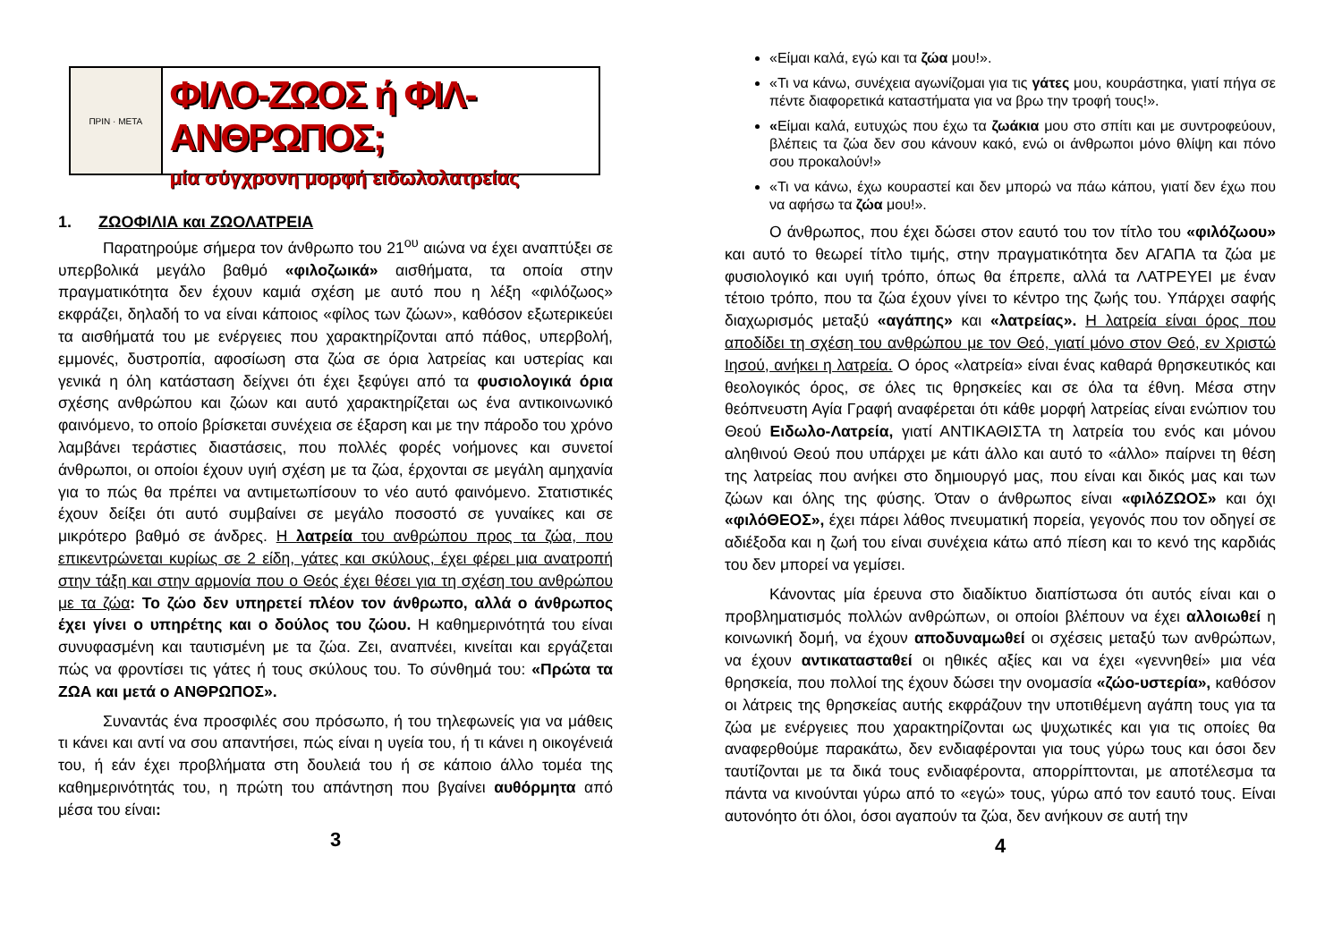ΠΡΙΝ · ΜΕΤΑ
ΦΙΛΟ-ΖΩΟΣ ή ΦΙΛ-ΑΝΘΡΩΠΟΣ;
μία σύγχρονη μορφή ειδωλολατρείας
1. ΖΩΟΦΙΛΙΑ και ΖΩΟΛΑΤΡΕΙΑ
Παρατηρούμε σήμερα τον άνθρωπο του 21<sup>ου</sup> αιώνα να έχει αναπτύξει σε υπερβολικά μεγάλο βαθμό «φιλοζωικά» αισθήματα, τα οποία στην πραγματικότητα δεν έχουν καμιά σχέση με αυτό που η λέξη «φιλόζωος» εκφράζει, δηλαδή το να είναι κάποιος «φίλος των ζώων», καθόσον εξωτερικεύει τα αισθήματά του με ενέργειες που χαρακτηρίζονται από πάθος, υπερβολή, εμμονές, δυστροπία, αφοσίωση στα ζώα σε όρια λατρείας και υστερίας και γενικά η όλη κατάσταση δείχνει ότι έχει ξεφύγει από τα φυσιολογικά όρια σχέσης ανθρώπου και ζώων και αυτό χαρακτηρίζεται ως ένα αντικοινωνικό φαινόμενο, το οποίο βρίσκεται συνέχεια σε έξαρση και με την πάροδο του χρόνο λαμβάνει τεράστιες διαστάσεις, που πολλές φορές νοήμονες και συνετοί άνθρωποι, οι οποίοι έχουν υγιή σχέση με τα ζώα, έρχονται σε μεγάλη αμηχανία για το πώς θα πρέπει να αντιμετωπίσουν το νέο αυτό φαινόμενο. Στατιστικές έχουν δείξει ότι αυτό συμβαίνει σε μεγάλο ποσοστό σε γυναίκες και σε μικρότερο βαθμό σε άνδρες. Η λατρεία του ανθρώπου προς τα ζώα, που επικεντρώνεται κυρίως σε 2 είδη, γάτες και σκύλους, έχει φέρει μια ανατροπή στην τάξη και στην αρμονία που ο Θεός έχει θέσει για τη σχέση του ανθρώπου με τα ζώα: Το ζώο δεν υπηρετεί πλέον τον άνθρωπο, αλλά ο άνθρωπος έχει γίνει ο υπηρέτης και ο δούλος του ζώου. Η καθημερινότητά του είναι συνυφασμένη και ταυτισμένη με τα ζώα. Ζει, αναπνέει, κινείται και εργάζεται πώς να φροντίσει τις γάτες ή τους σκύλους του. Το σύνθημά του: «Πρώτα τα ΖΩΑ και μετά ο ΑΝΘΡΩΠΟΣ».
Συναντάς ένα προσφιλές σου πρόσωπο, ή του τηλεφωνείς για να μάθεις τι κάνει και αντί να σου απαντήσει, πώς είναι η υγεία του, ή τι κάνει η οικογένειά του, ή εάν έχει προβλήματα στη δουλειά του ή σε κάποιο άλλο τομέα της καθημερινότητάς του, η πρώτη του απάντηση που βγαίνει αυθόρμητα από μέσα του είναι:
3
«Είμαι καλά, εγώ και τα ζώα μου!».
«Τι να κάνω, συνέχεια αγωνίζομαι για τις γάτες μου, κουράστηκα, γιατί πήγα σε πέντε διαφορετικά καταστήματα για να βρω την τροφή τους!».
«Είμαι καλά, ευτυχώς που έχω τα ζωάκια μου στο σπίτι και με συντροφεύουν, βλέπεις τα ζώα δεν σου κάνουν κακό, ενώ οι άνθρωποι μόνο θλίψη και πόνο σου προκαλούν!»
«Τι να κάνω, έχω κουραστεί και δεν μπορώ να πάω κάπου, γιατί δεν έχω που να αφήσω τα ζώα μου!».
Ο άνθρωπος, που έχει δώσει στον εαυτό του τον τίτλο του «φιλόζωου» και αυτό το θεωρεί τίτλο τιμής, στην πραγματικότητα δεν ΑΓΑΠΑ τα ζώα με φυσιολογικό και υγιή τρόπο, όπως θα έπρεπε, αλλά τα ΛΑΤΡΕΥΕΙ με έναν τέτοιο τρόπο, που τα ζώα έχουν γίνει το κέντρο της ζωής του. Υπάρχει σαφής διαχωρισμός μεταξύ «αγάπης» και «λατρείας». Η λατρεία είναι όρος που αποδίδει τη σχέση του ανθρώπου με τον Θεό, γιατί μόνο στον Θεό, εν Χριστώ Ιησού, ανήκει η λατρεία. Ο όρος «λατρεία» είναι ένας καθαρά θρησκευτικός και θεολογικός όρος, σε όλες τις θρησκείες και σε όλα τα έθνη. Μέσα στην θεόπνευστη Αγία Γραφή αναφέρεται ότι κάθε μορφή λατρείας είναι ενώπιον του Θεού Ειδωλο-Λατρεία, γιατί ΑΝΤΙΚΑΘΙΣΤΑ τη λατρεία του ενός και μόνου αληθινού Θεού που υπάρχει με κάτι άλλο και αυτό το «άλλο» παίρνει τη θέση της λατρείας που ανήκει στο δημιουργό μας, που είναι και δικός μας και των ζώων και όλης της φύσης. Όταν ο άνθρωπος είναι «φιλόΖΩΟΣ» και όχι «φιλόΘΕΟΣ», έχει πάρει λάθος πνευματική πορεία, γεγονός που τον οδηγεί σε αδιέξοδα και η ζωή του είναι συνέχεια κάτω από πίεση και το κενό της καρδιάς του δεν μπορεί να γεμίσει.
Κάνοντας μία έρευνα στο διαδίκτυο διαπίστωσα ότι αυτός είναι και ο προβληματισμός πολλών ανθρώπων, οι οποίοι βλέπουν να έχει αλλοιωθεί η κοινωνική δομή, να έχουν αποδυναμωθεί οι σχέσεις μεταξύ των ανθρώπων, να έχουν αντικατασταθεί οι ηθικές αξίες και να έχει «γεννηθεί» μια νέα θρησκεία, που πολλοί της έχουν δώσει την ονομασία «ζώο-υστερία», καθόσον οι λάτρεις της θρησκείας αυτής εκφράζουν την υποτιθέμενη αγάπη τους για τα ζώα με ενέργειες που χαρακτηρίζονται ως ψυχωτικές και για τις οποίες θα αναφερθούμε παρακάτω, δεν ενδιαφέρονται για τους γύρω τους και όσοι δεν ταυτίζονται με τα δικά τους ενδιαφέροντα, απορρίπτονται, με αποτέλεσμα τα πάντα να κινούνται γύρω από το «εγώ» τους, γύρω από τον εαυτό τους. Είναι αυτονόητο ότι όλοι, όσοι αγαπούν τα ζώα, δεν ανήκουν σε αυτή την
4